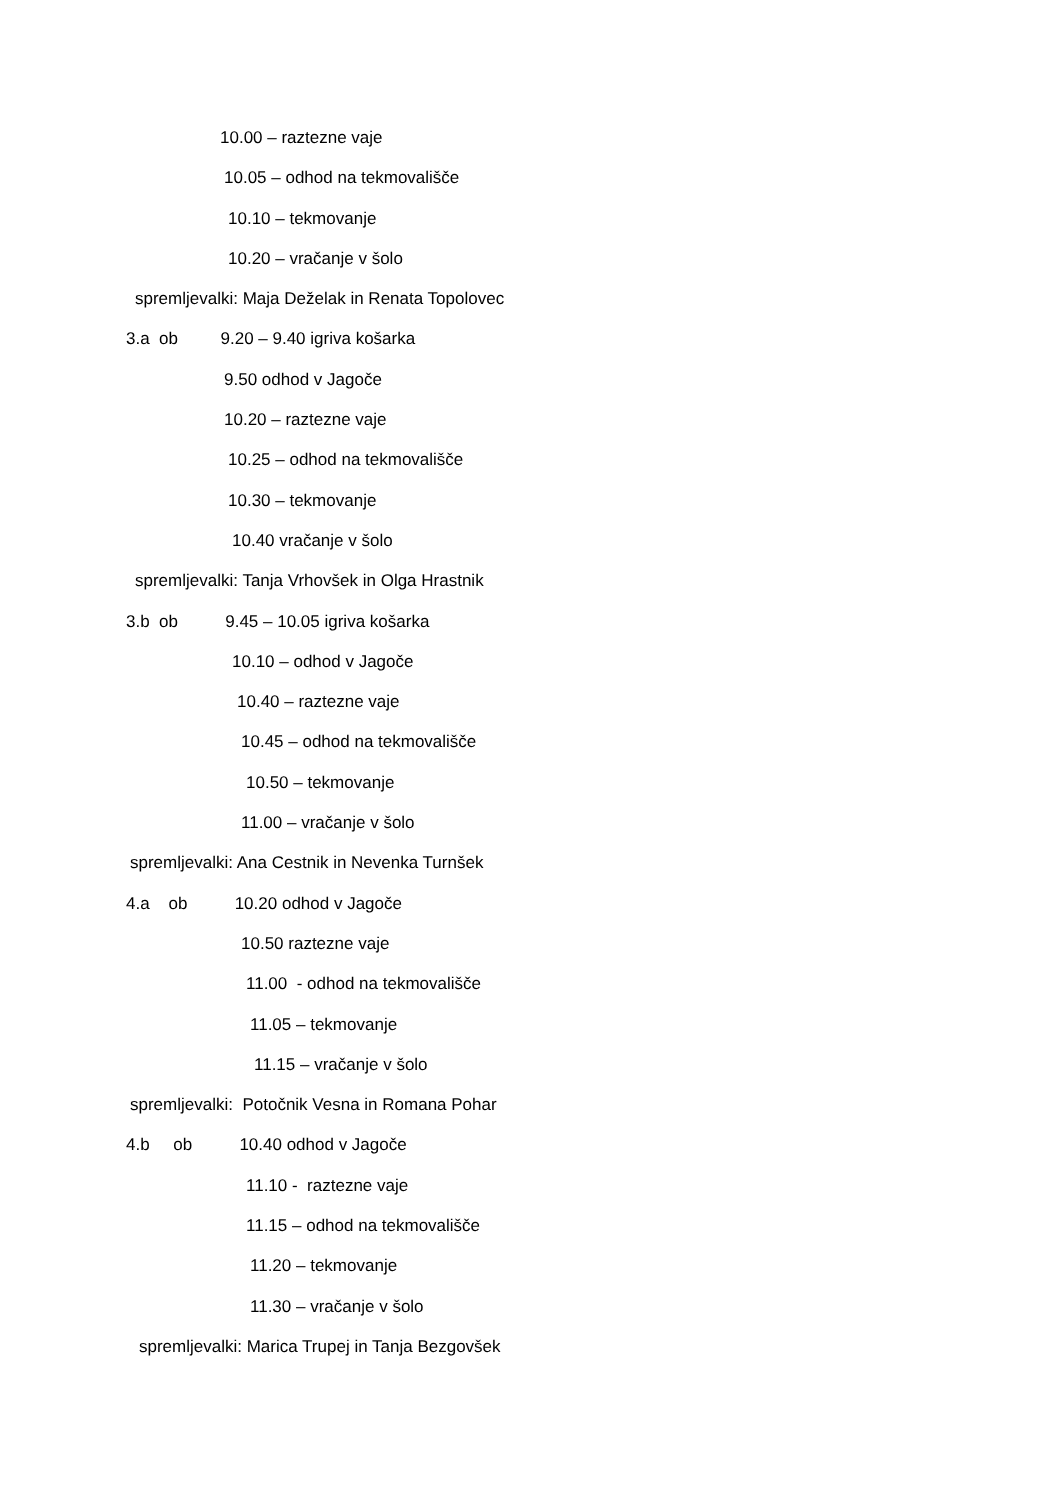10.00 – raztezne vaje
10.05 – odhod na tekmovališče
10.10 – tekmovanje
10.20 – vračanje v šolo
spremljevalki: Maja Deželak in Renata Topolovec
3.a ob 9.20 – 9.40 igriva košarka
9.50 odhod v Jagoče
10.20 – raztezne vaje
10.25 – odhod na tekmovališče
10.30 – tekmovanje
10.40 vračanje v šolo
spremljevalki: Tanja Vrhovšek in Olga Hrastnik
3.b ob 9.45 – 10.05 igriva košarka
10.10 – odhod v Jagoče
10.40 – raztezne vaje
10.45 – odhod na tekmovališče
10.50 – tekmovanje
11.00 – vračanje v šolo
spremljevalki: Ana Cestnik in Nevenka Turnšek
4.a ob 10.20 odhod v Jagoče
10.50 raztezne vaje
11.00 - odhod na tekmovališče
11.05 – tekmovanje
11.15 – vračanje v šolo
spremljevalki: Potočnik Vesna in Romana Pohar
4.b ob 10.40 odhod v Jagoče
11.10 - raztezne vaje
11.15 – odhod na tekmovališče
11.20 – tekmovanje
11.30 – vračanje v šolo
spremljevalki: Marica Trupej in Tanja Bezgovšek